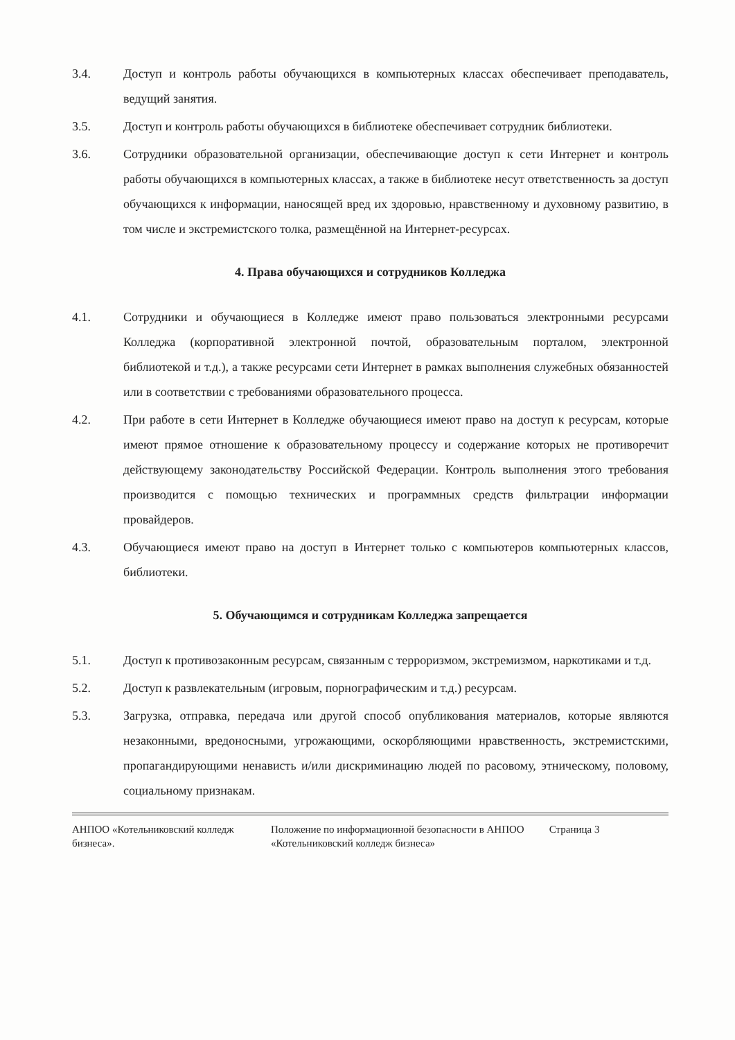3.4. Доступ и контроль работы обучающихся в компьютерных классах обеспечивает преподаватель, ведущий занятия.
3.5. Доступ и контроль работы обучающихся в библиотеке обеспечивает сотрудник библиотеки.
3.6. Сотрудники образовательной организации, обеспечивающие доступ к сети Интернет и контроль работы обучающихся в компьютерных классах, а также в библиотеке несут ответственность за доступ обучающихся к информации, наносящей вред их здоровью, нравственному и духовному развитию, в том числе и экстремистского толка, размещённой на Интернет-ресурсах.
4. Права обучающихся и сотрудников Колледжа
4.1. Сотрудники и обучающиеся в Колледже имеют право пользоваться электронными ресурсами Колледжа (корпоративной электронной почтой, образовательным порталом, электронной библиотекой и т.д.), а также ресурсами сети Интернет в рамках выполнения служебных обязанностей или в соответствии с требованиями образовательного процесса.
4.2. При работе в сети Интернет в Колледже обучающиеся имеют право на доступ к ресурсам, которые имеют прямое отношение к образовательному процессу и содержание которых не противоречит действующему законодательству Российской Федерации. Контроль выполнения этого требования производится с помощью технических и программных средств фильтрации информации провайдеров.
4.3. Обучающиеся имеют право на доступ в Интернет только с компьютеров компьютерных классов, библиотеки.
5. Обучающимся и сотрудникам Колледжа запрещается
5.1. Доступ к противозаконным ресурсам, связанным с терроризмом, экстремизмом, наркотиками и т.д.
5.2. Доступ к развлекательным (игровым, порнографическим и т.д.) ресурсам.
5.3. Загрузка, отправка, передача или другой способ опубликования материалов, которые являются незаконными, вредоносными, угрожающими, оскорбляющими нравственность, экстремистскими, пропагандирующими ненависть и/или дискриминацию людей по расовому, этническому, половому, социальному признакам.
АНПОО «Котельниковский колледж бизнеса».
Положение по информационной безопасности в АНПОО «Котельниковский колледж бизнеса»
Страница 3